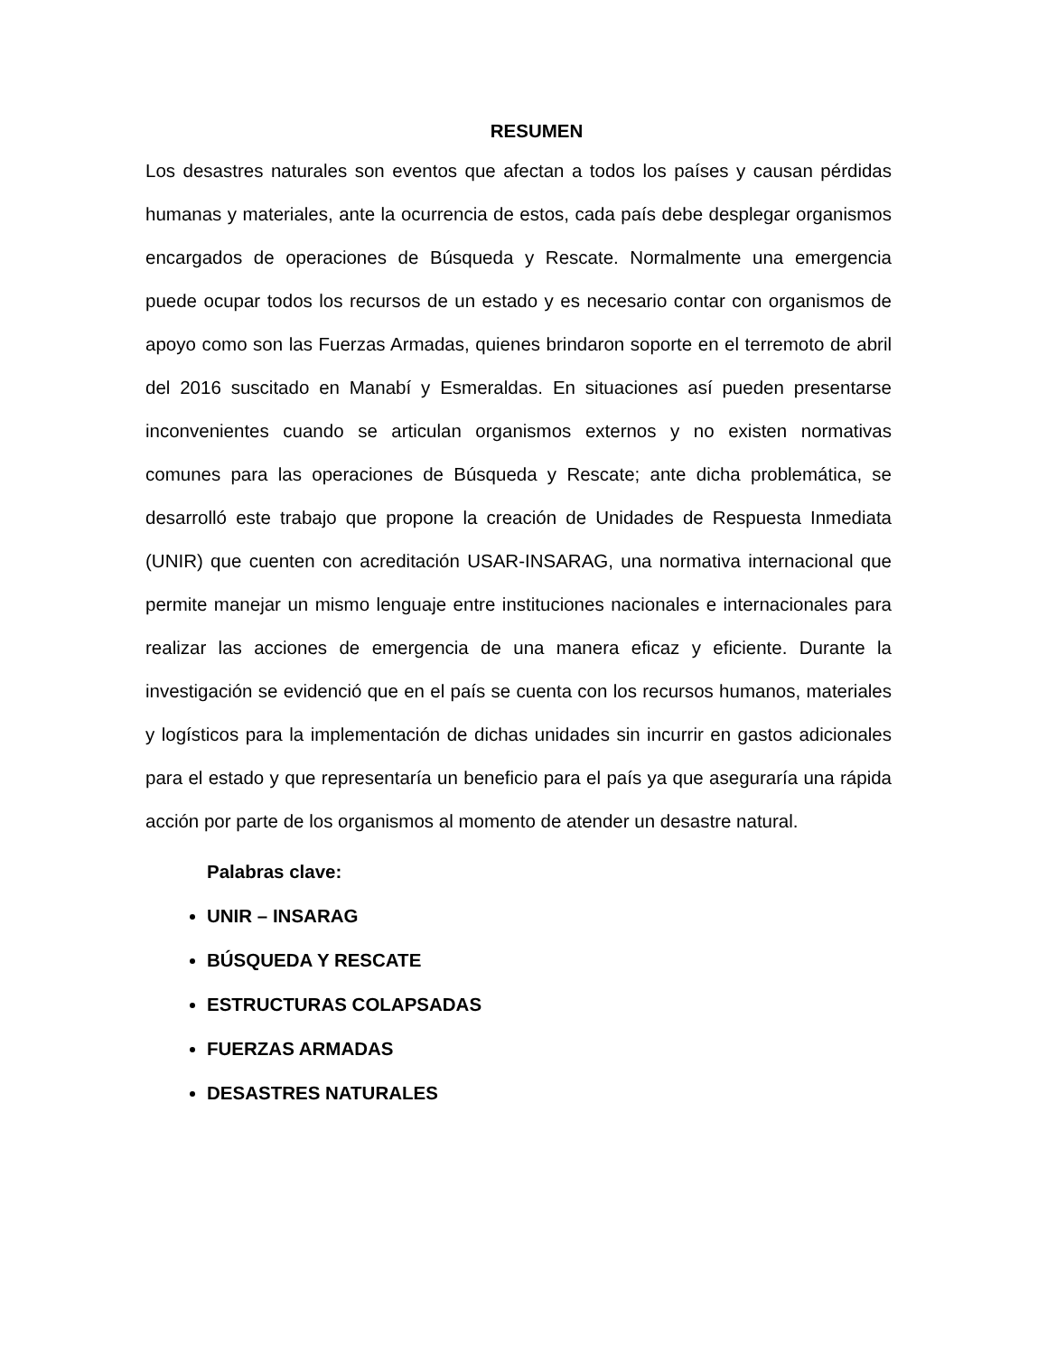RESUMEN
Los desastres naturales son eventos que afectan a todos los países y causan pérdidas humanas y materiales, ante la ocurrencia de estos, cada país debe desplegar organismos encargados de operaciones de Búsqueda y Rescate. Normalmente una emergencia puede ocupar todos los recursos de un estado y es necesario contar con organismos de apoyo como son las Fuerzas Armadas, quienes brindaron soporte en el terremoto de abril del 2016 suscitado en Manabí y Esmeraldas. En situaciones así pueden presentarse inconvenientes cuando se articulan organismos externos y no existen normativas comunes para las operaciones de Búsqueda y Rescate; ante dicha problemática, se desarrolló este trabajo que propone la creación de Unidades de Respuesta Inmediata (UNIR) que cuenten con acreditación USAR-INSARAG, una normativa internacional que permite manejar un mismo lenguaje entre instituciones nacionales e internacionales para realizar las acciones de emergencia de una manera eficaz y eficiente. Durante la investigación se evidenció que en el país se cuenta con los recursos humanos, materiales y logísticos para la implementación de dichas unidades sin incurrir en gastos adicionales para el estado y que representaría un beneficio para el país ya que aseguraría una rápida acción por parte de los organismos al momento de atender un desastre natural.
Palabras clave:
UNIR – INSARAG
BÚSQUEDA Y RESCATE
ESTRUCTURAS COLAPSADAS
FUERZAS ARMADAS
DESASTRES NATURALES